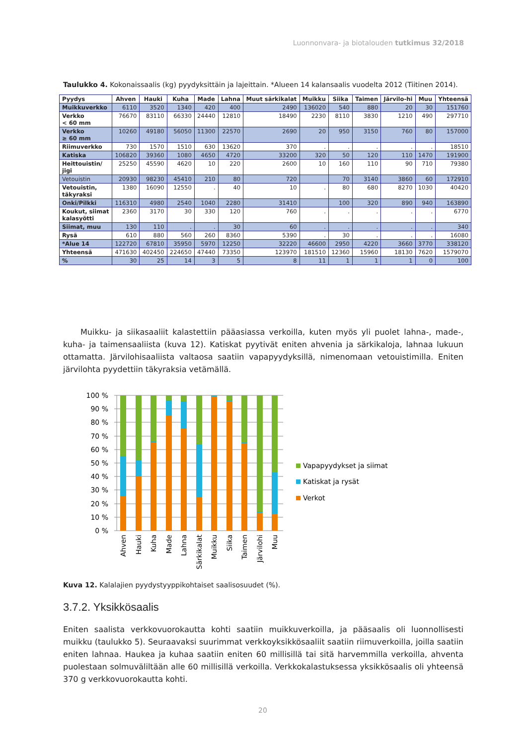Luonnonvara- ja biotalouden tutkimus 32/2018
Taulukko 4. Kokonaissaalis (kg) pyydyksittäin ja lajeittain. *Alueen 14 kalansaalis vuodelta 2012 (Tiitinen 2014).
| Pyydys | Ahven | Hauki | Kuha | Made | Lahna | Muut särkikalat | Muikku | Siika | Taimen | Järvilo-hi | Muu | Yhteensä |
| --- | --- | --- | --- | --- | --- | --- | --- | --- | --- | --- | --- | --- |
| Muikkuverkko | 6110 | 3520 | 1340 | 420 | 400 | 2490 | 136020 | 540 | 880 | 20 | 30 | 151760 |
| Verkko < 60 mm | 76670 | 83110 | 66330 | 24440 | 12810 | 18490 | 2230 | 8110 | 3830 | 1210 | 490 | 297710 |
| Verkko ≥ 60 mm | 10260 | 49180 | 56050 | 11300 | 22570 | 2690 | 20 | 950 | 3150 | 760 | 80 | 157000 |
| Riimuverkko | 730 | 1570 | 1510 | 630 | 13620 | 370 | . | . | . | . | . | 18510 |
| Katiska | 106820 | 39360 | 1080 | 4650 | 4720 | 33200 | 320 | 50 | 120 | 110 | 1470 | 191900 |
| Heittouistin/ jigi | 25250 | 45590 | 4620 | 10 | 220 | 2600 | 10 | 160 | 110 | 90 | 710 | 79380 |
| Vetouistin | 20930 | 98230 | 45410 | 210 | 80 | 720 | | 70 | 3140 | 3860 | 60 | 172910 |
| Vetouistin, täkyraksi | 1380 | 16090 | 12550 | . | 40 | 10 | . | 80 | 680 | 8270 | 1030 | 40420 |
| Onki/Pilkki | 116310 | 4980 | 2540 | 1040 | 2280 | 31410 | | 100 | 320 | 890 | 940 | 163890 |
| Koukut, siimat kalasyötti | 2360 | 3170 | 30 | 330 | 120 | 760 | . | . | . | . | . | 6770 |
| Siimat, muu | 130 | 110 | . | . | 30 | 60 | . | . | . | . | . | 340 |
| Rysä | 610 | 880 | 560 | 260 | 8360 | 5390 | . | 30 | . | . | . | 16080 |
| *Alue 14 | 122720 | 67810 | 35950 | 5970 | 12250 | 32220 | 46600 | 2950 | 4220 | 3660 | 3770 | 338120 |
| Yhteensä | 471630 | 402450 | 224650 | 47440 | 73350 | 123970 | 181510 | 12360 | 15960 | 18130 | 7620 | 1579070 |
| % | 30 | 25 | 14 | 3 | 5 | 8 | 11 | 1 | 1 | 1 | 0 | 100 |
Muikku- ja siikasaaliit kalastettiin pääasiassa verkoilla, kuten myös yli puolet lahna-, made-, kuha- ja taimensaaliista (kuva 12). Katiskat pyytivät eniten ahvenia ja särkikaloja, lahnaa lukuun ottamatta. Järvilohisaaliista valtaosa saatiin vapapyydyksillä, nimenomaan vetouistimilla. Eniten järvilohta pyydettiin täkyraksia vetämällä.
100 %
90 %
80 %
70 %
60 %
50 %
40 %
30 %
20 %
10 %
0 %
Ahven
Hauki
Kuha
Made
Lahna
Särkikalat
Muikku
Siika
Taimen
Järvilohi
Muu
Vapapyydykset ja siimat
Katiskat ja rysät
Verkot
Kuva 12. Kalalajien pyydystyyppikohtaiset saalisosuudet (%).
3.7.2. Yksikkösaalis
Eniten saalista verkkovuorokautta kohti saatiin muikkuverkoilla, ja pääsaalis oli luonnollisesti muikku (taulukko 5). Seuraavaksi suurimmat verkkoyksikkösaaliit saatiin riimuverkoilla, joilla saatiin eniten lahnaa. Haukea ja kuhaa saatiin eniten 60 millisillä tai sitä harvemmilla verkoilla, ahventa puolestaan solmuväliltään alle 60 millisillä verkoilla. Verkkokalastuksessa yksikkösaalis oli yhteensä 370 g verkkovuorokautta kohti.
20